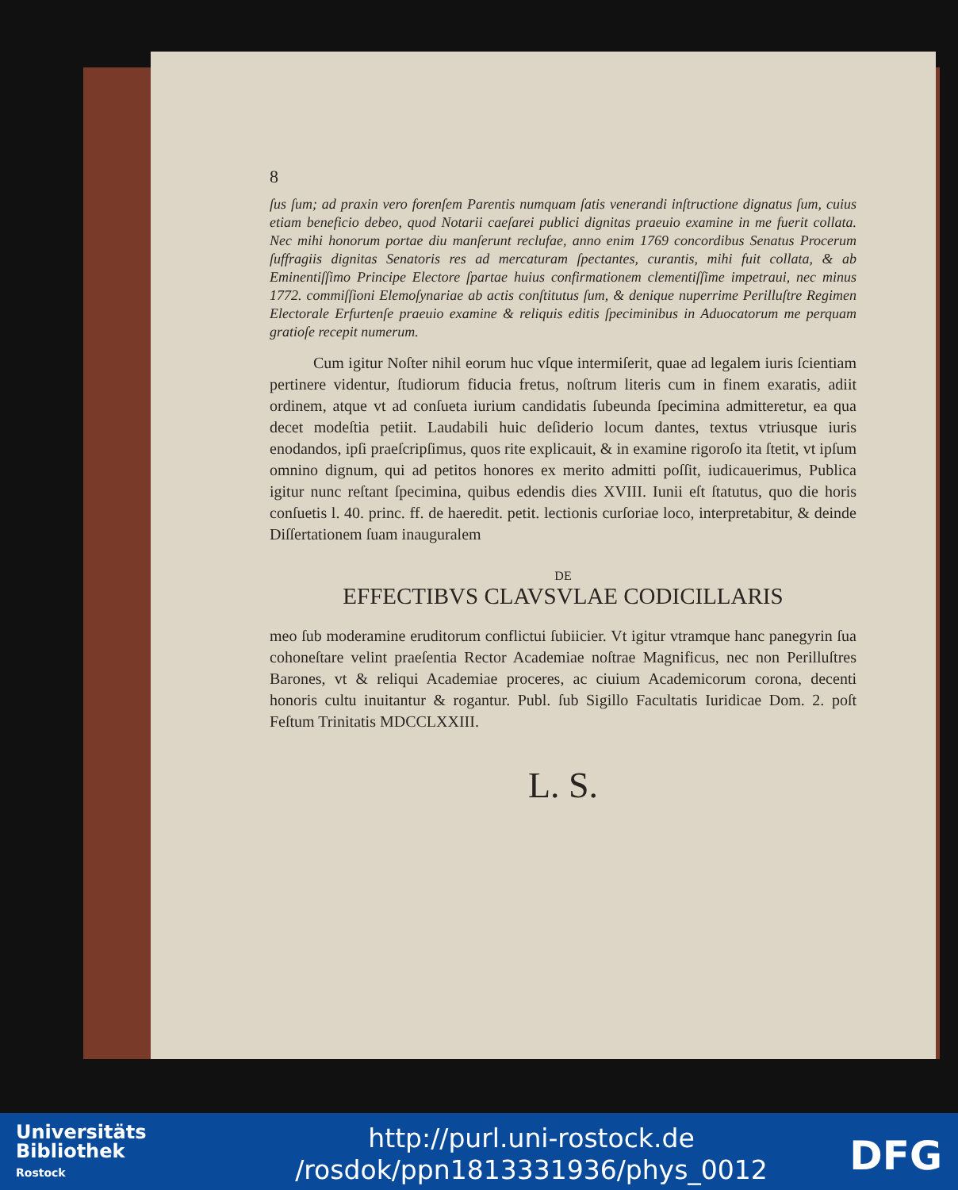8
ſus ſum; ad praxin vero forenſem Parentis numquam ſatis venerandi inſtructione dignatus ſum, cuius etiam beneficio debeo, quod Notarii caeſarei publici dignitas praeuio examine in me fuerit collata. Nec mihi honorum portae diu manſerunt reclufae, anno enim 1769 concordibus Senatus Procerum ſuffragiis dignitas Senatoris res ad mercaturam ſpectantes, curantis, mihi fuit collata, & ab Eminentiſſimo Principe Electore ſpartae huius confirmationem clementiſſime impetraui, nec minus 1772. commiſſioni Elemoſynariae ab actis conſtitutus ſum, & denique nuperrime Perilluſtre Regimen Electorale Erfurtenſe praeuio examine & reliquis editis ſpeciminibus in Aduocatorum me perquam gratioſe recepit numerum.
Cum igitur Noſter nihil eorum huc vſque intermiſerit, quae ad legalem iuris ſcientiam pertinere videntur, ſtudiorum fiducia fretus, noſtrum literis cum in finem exaratis, adiit ordinem, atque vt ad conſueta iurium candidatis ſubeunda ſpecimina admitteretur, ea qua decet modeſtia petiit. Laudabili huic deſiderio locum dantes, textus vtriusque iuris enodandos, ipſi praeſcripſimus, quos rite explicauit, & in examine rigoroſo ita ſtetit, vt ipſum omnino dignum, qui ad petitos honores ex merito admitti poſſit, iudicauerimus, Publica igitur nunc reſtant ſpecimina, quibus edendis dies XVIII. Iunii eſt ſtatutus, quo die horis conſuetis l. 40. princ. ff. de haeredit. petit. lectionis curſoriae loco, interpretabitur, & deinde Diſſertationem ſuam inauguralem
DE
EFFECTIBVS CLAVSVLAE CODICILLARIS
meo ſub moderamine eruditorum conflictui ſubiicier. Vt igitur vtramque hanc panegyrin ſua cohoneſtare velint praeſentia Rector Academiae noſtrae Magnificus, nec non Perilluſtres Barones, vt & reliqui Academiae proceres, ac ciuium Academicorum corona, decenti honoris cultu inuitantur & rogantur. Publ. ſub Sigillo Facultatis Iuridicae Dom. 2. poſt Feſtum Trinitatis MDCCLXXIII.
L. S.
Universitäts
Bibliothek
Rostock
http://purl.uni-rostock.de
/rosdok/ppn1813331936/phys_0012
DFG